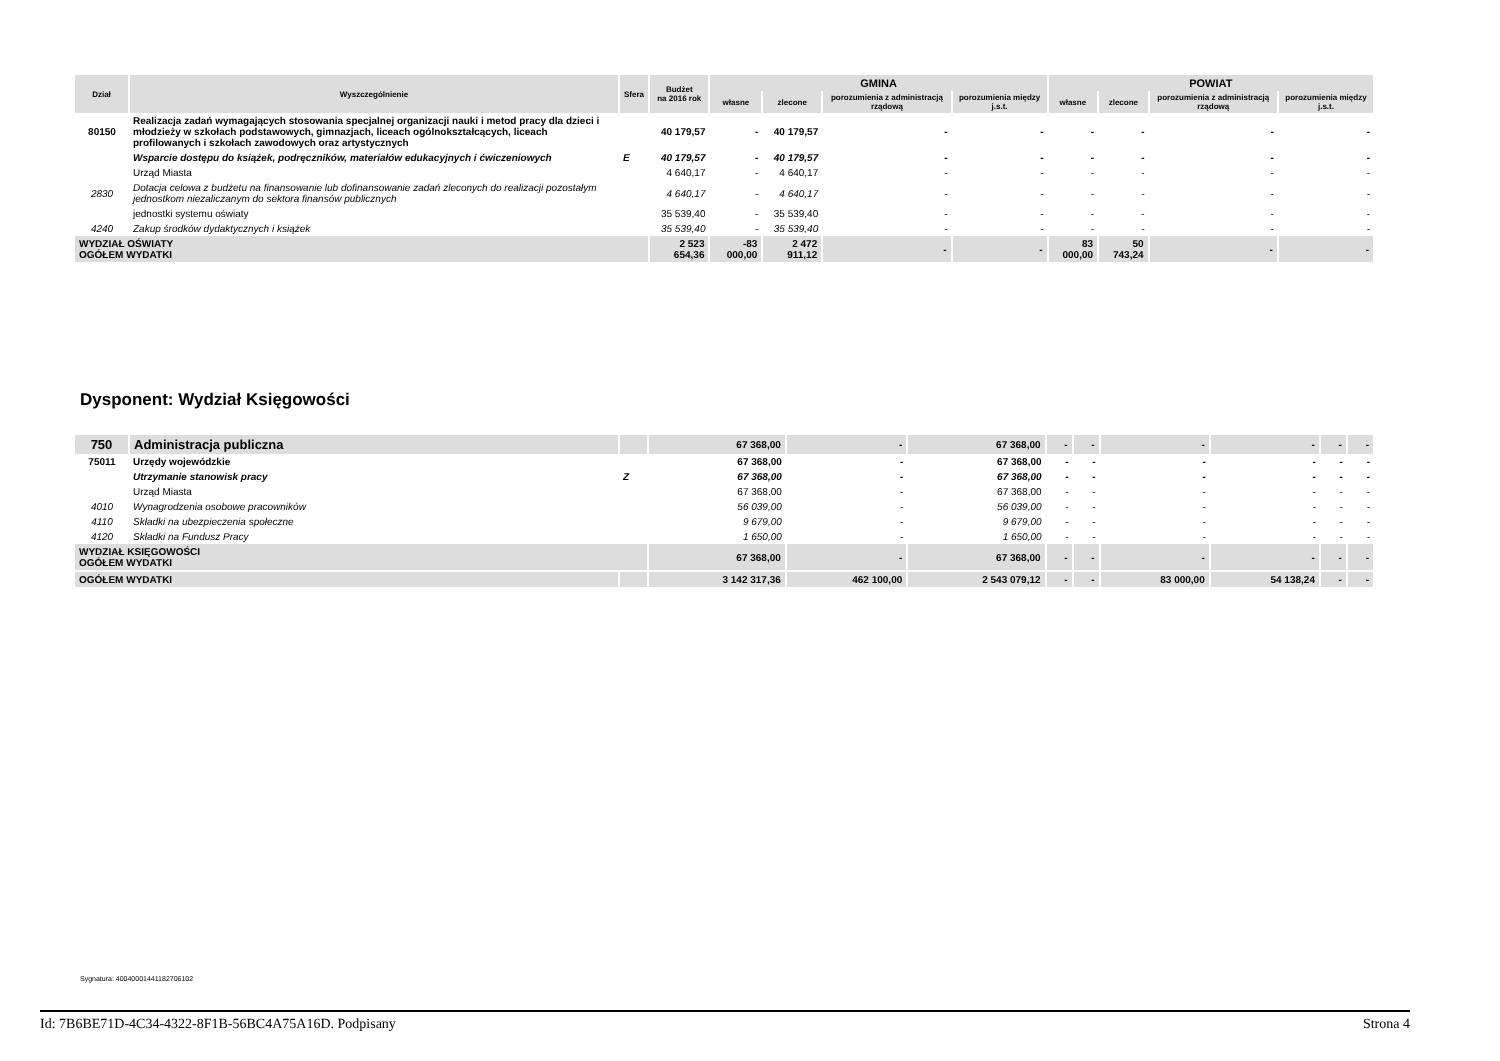| Dział | Wyszczególnienie | Sfera | Budżet na 2016 rok | GMINA | | | | POWIAT | | | |
| --- | --- | --- | --- | --- | --- | --- | --- | --- | --- | --- | --- |
| | | | | własne | zlecone | porozumienia z administracją rządową | porozumienia między j.s.t. | własne | zlecone | porozumienia z administracją rządową | porozumienia między j.s.t. |
| 80150 | Realizacja zadań wymagających stosowania specjalnej organizacji nauki i metod pracy dla dzieci i młodzieży w szkołach podstawowych, gimnazjach, liceach ogólnokształcących, liceach profilowanych i szkołach zawodowych oraz artystycznych | | 40 179,57 | - | 40 179,57 | - | - | - | - | - | - |
| | Wsparcie dostępu do książek, podręczników, materiałów edukacyjnych i ćwiczeniowych | E | 40 179,57 | - | 40 179,57 | - | - | - | - | - | - |
| | Urząd Miasta | | 4 640,17 | - | 4 640,17 | - | - | - | - | - | - |
| 2830 | Dotacja celowa z budżetu na finansowanie lub dofinansowanie zadań zleconych do realizacji pozostałym jednostkom niezaliczanym do sektora finansów publicznych | | 4 640,17 | - | 4 640,17 | - | - | - | - | - | - |
| | jednostki systemu oświaty | | 35 539,40 | - | 35 539,40 | - | - | - | - | - | - |
| 4240 | Zakup środków dydaktycznych i książek | | 35 539,40 | - | 35 539,40 | - | - | - | - | - | - |
| WYDZIAŁ OŚWIATY OGÓŁEM WYDATKI | | | 2 523 654,36 | -83 000,00 | 2 472 911,12 | - | - | 83 000,00 | 50 743,24 | - | - |
Dysponent: Wydział Księgowości
| 750 | Administracja publiczna | | 67 368,00 | - | 67 368,00 | - | - | - | - | - | - |
| 75011 | Urzędy wojewódzkie | | 67 368,00 | - | 67 368,00 | - | - | - | - | - | - |
| | Utrzymanie stanowisk pracy | Z | 67 368,00 | - | 67 368,00 | - | - | - | - | - | - |
| | Urząd Miasta | | 67 368,00 | - | 67 368,00 | - | - | - | - | - | - |
| 4010 | Wynagrodzenia osobowe pracowników | | 56 039,00 | - | 56 039,00 | - | - | - | - | - | - |
| 4110 | Składki na ubezpieczenia społeczne | | 9 679,00 | - | 9 679,00 | - | - | - | - | - | - |
| 4120 | Składki na Fundusz Pracy | | 1 650,00 | - | 1 650,00 | - | - | - | - | - | - |
| WYDZIAŁ KSIĘGOWOŚCI OGÓŁEM WYDATKI | | | 67 368,00 | - | 67 368,00 | - | - | - | - | - | - |
| OGÓŁEM WYDATKI | | | 3 142 317,36 | 462 100,00 | 2 543 079,12 | - | - | 83 000,00 | 54 138,24 | - | - |
Sygnatura: 40040001441182706102
Id: 7B6BE71D-4C34-4322-8F1B-56BC4A75A16D. Podpisany Strona 4